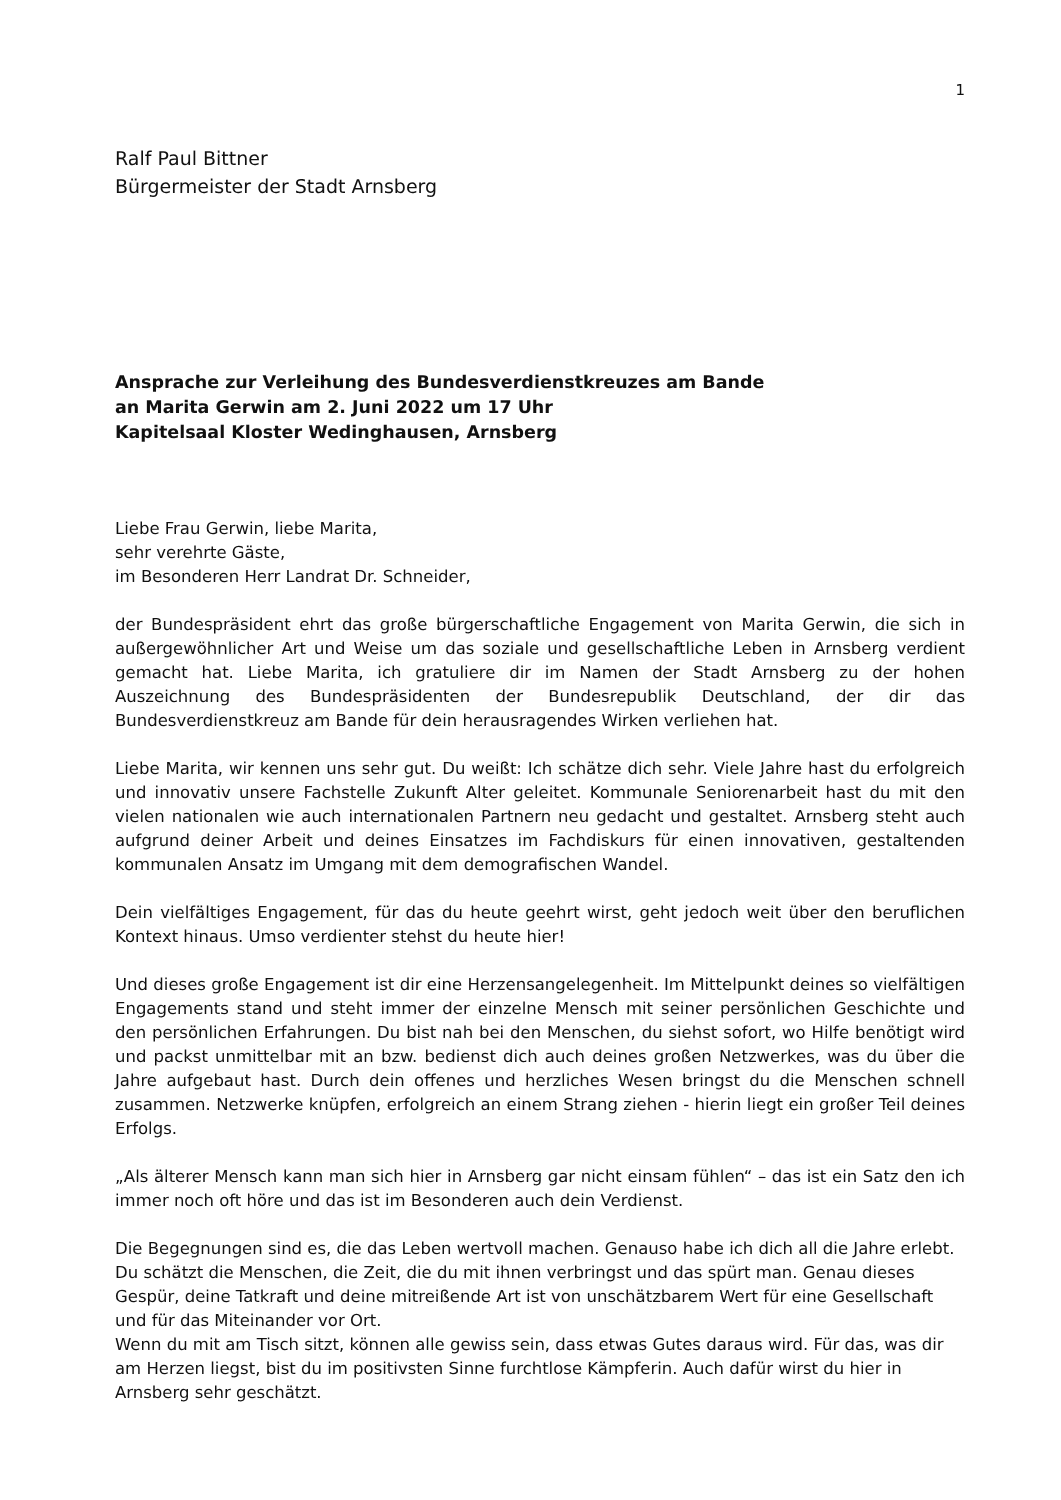1
Ralf Paul Bittner
Bürgermeister der Stadt Arnsberg
Ansprache zur Verleihung des Bundesverdienstkreuzes am Bande
an Marita Gerwin am 2. Juni 2022 um 17 Uhr
Kapitelsaal Kloster Wedinghausen, Arnsberg
Liebe Frau Gerwin, liebe Marita,
sehr verehrte Gäste,
im Besonderen Herr Landrat Dr. Schneider,
der Bundespräsident ehrt das große bürgerschaftliche Engagement von Marita Gerwin, die sich in außergewöhnlicher Art und Weise um das soziale und gesellschaftliche Leben in Arnsberg verdient gemacht hat. Liebe Marita, ich gratuliere dir im Namen der Stadt Arnsberg zu der hohen Auszeichnung des Bundespräsidenten der Bundesrepublik Deutschland, der dir das Bundesverdienstkreuz am Bande für dein herausragendes Wirken verliehen hat.
Liebe Marita, wir kennen uns sehr gut. Du weißt: Ich schätze dich sehr. Viele Jahre hast du erfolgreich und innovativ unsere Fachstelle Zukunft Alter geleitet. Kommunale Seniorenarbeit hast du mit den vielen nationalen wie auch internationalen Partnern neu gedacht und gestaltet. Arnsberg steht auch aufgrund deiner Arbeit und deines Einsatzes im Fachdiskurs für einen innovativen, gestaltenden kommunalen Ansatz im Umgang mit dem demografischen Wandel.
Dein vielfältiges Engagement, für das du heute geehrt wirst, geht jedoch weit über den beruflichen Kontext hinaus. Umso verdienter stehst du heute hier!
Und dieses große Engagement ist dir eine Herzensangelegenheit. Im Mittelpunkt deines so vielfältigen Engagements stand und steht immer der einzelne Mensch mit seiner persönlichen Geschichte und den persönlichen Erfahrungen. Du bist nah bei den Menschen, du siehst sofort, wo Hilfe benötigt wird und packst unmittelbar mit an bzw. bedienst dich auch deines großen Netzwerkes, was du über die Jahre aufgebaut hast. Durch dein offenes und herzliches Wesen bringst du die Menschen schnell zusammen. Netzwerke knüpfen, erfolgreich an einem Strang ziehen - hierin liegt ein großer Teil deines Erfolgs.
„Als älterer Mensch kann man sich hier in Arnsberg gar nicht einsam fühlen“ – das ist ein Satz den ich immer noch oft höre und das ist im Besonderen auch dein Verdienst.
Die Begegnungen sind es, die das Leben wertvoll machen. Genauso habe ich dich all die Jahre erlebt. Du schätzt die Menschen, die Zeit, die du mit ihnen verbringst und das spürt man. Genau dieses Gespür, deine Tatkraft und deine mitreißende Art ist von unschätzbarem Wert für eine Gesellschaft und für das Miteinander vor Ort.
Wenn du mit am Tisch sitzt, können alle gewiss sein, dass etwas Gutes daraus wird. Für das, was dir am Herzen liegst, bist du im positivsten Sinne furchtlose Kämpferin. Auch dafür wirst du hier in Arnsberg sehr geschätzt.